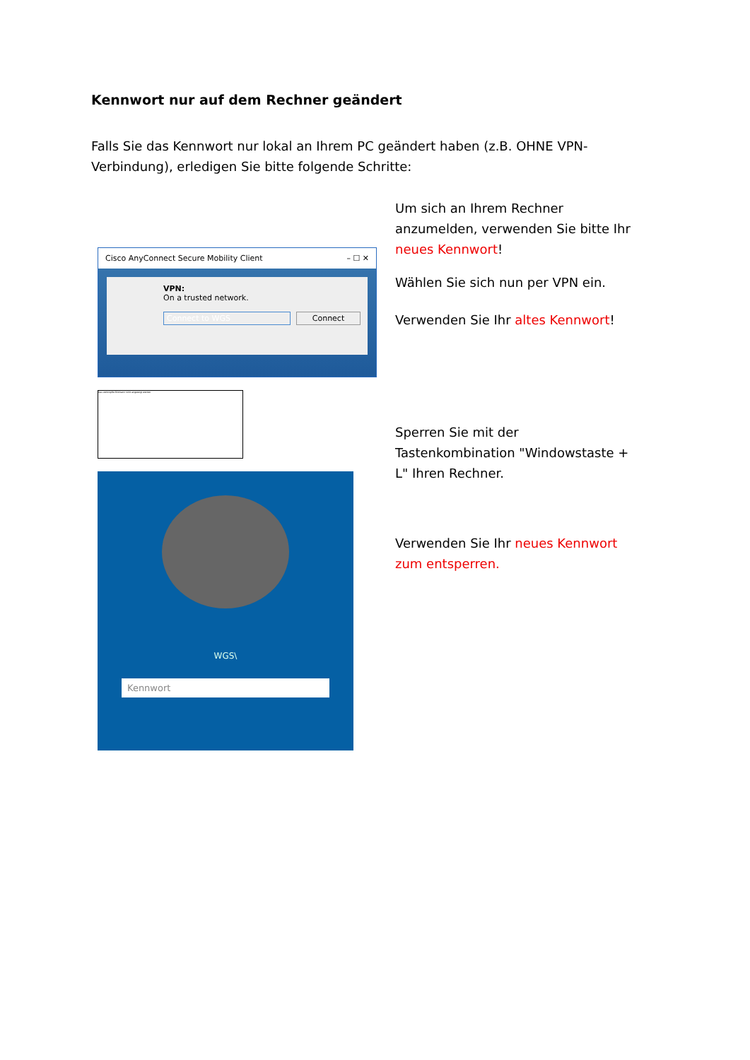Kennwort nur auf dem Rechner geändert
Falls Sie das Kennwort nur lokal an Ihrem PC geändert haben (z.B. OHNE VPN-Verbindung), erledigen Sie bitte folgende Schritte:
Cisco AnyConnect Secure Mobility Client – ☐ ✕
VPN:
On a trusted network.
Connect to WGS Connect
Das verknüpfte Bild kann nicht angezeigt werden.
WGS\
Kennwort
Um sich an Ihrem Rechner anzumelden, verwenden Sie bitte Ihr neues Kennwort!
Wählen Sie sich nun per VPN ein.
Verwenden Sie Ihr altes Kennwort!
Sperren Sie mit der Tastenkombination "Windowstaste + L" Ihren Rechner.
Verwenden Sie Ihr neues Kennwort zum entsperren.